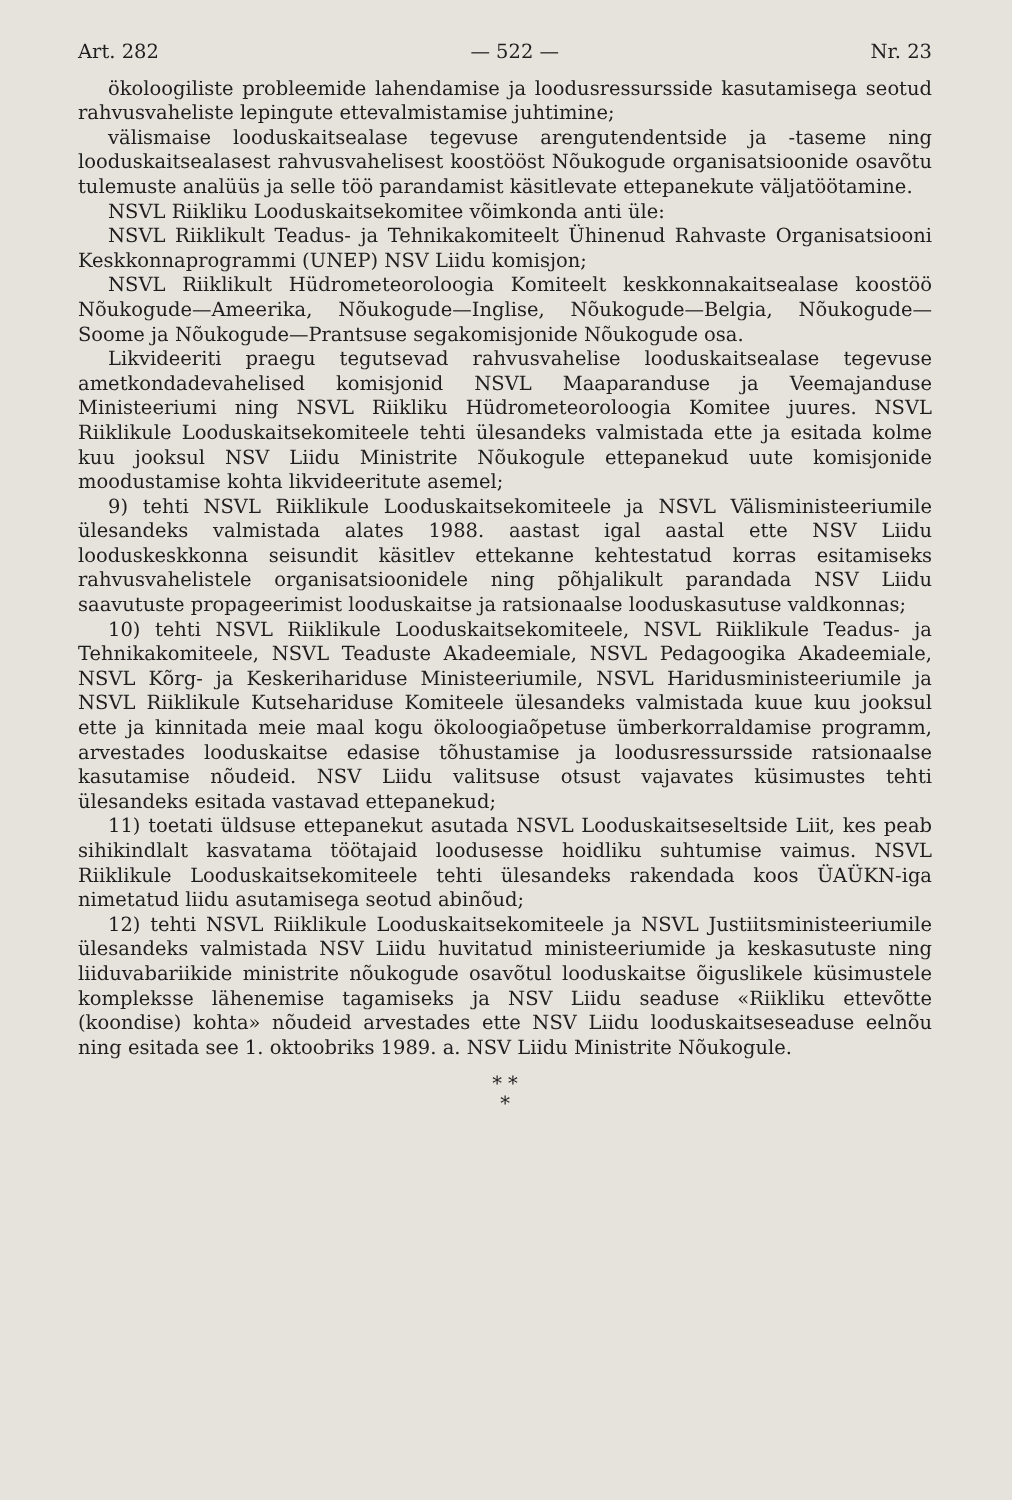Art. 282 — 522 — Nr. 23
ökoloogiliste probleemide lahendamise ja loodusressursside kasutamisega seotud rahvusvaheliste lepingute ettevalmistamise juhtimine;
välismaise looduskaitsealase tegevuse arengutendentside ja -taseme ning looduskaitsealasest rahvusvahelisest koostööst Nõukogude organisatsioonide osavõtu tulemuste analüüs ja selle töö parandamist käsitlevate ettepanekute väljatöötamine.
NSVL Riikliku Looduskaitsekomitee võimkonda anti üle:
NSVL Riiklikult Teadus- ja Tehnikakomiteelt Ühinenud Rahvaste Organisatsiooni Keskkonnaprogrammi (UNEP) NSV Liidu komisjon;
NSVL Riiklikult Hüdrometeoroloogia Komiteelt keskkonnakaitsealase koostöö Nõukogude—Ameerika, Nõukogude—Inglise, Nõukogude—Belgia, Nõukogude—Soome ja Nõukogude—Prantsuse segakomisjonide Nõukogude osa.
Likvideeriti praegu tegutsevad rahvusvahelise looduskaitsealase tegevuse ametkondadevahelised komisjonid NSVL Maaparanduse ja Veemajanduse Ministeeriumi ning NSVL Riikliku Hüdrometeoroloogia Komitee juures. NSVL Riiklikule Looduskaitsekomiteele tehti ülesandeks valmistada ette ja esitada kolme kuu jooksul NSV Liidu Ministrite Nõukogule ettepanekud uute komisjonide moodustamise kohta likvideeritute asemel;
9) tehti NSVL Riiklikule Looduskaitsekomiteele ja NSVL Välisministeeriumile ülesandeks valmistada alates 1988. aastast igal aastal ette NSV Liidu looduskeskkonna seisundit käsitlev ettekanne kehtestatud korras esitamiseks rahvusvahelistele organisatsioonidele ning põhjalikult parandada NSV Liidu saavutuste propageerimist looduskaitse ja ratsionaalse looduskasutuse valdkonnas;
10) tehti NSVL Riiklikule Looduskaitsekomiteele, NSVL Riiklikule Teadus- ja Tehnikakomiteele, NSVL Teaduste Akadeemiale, NSVL Pedagoogika Akadeemiale, NSVL Kõrg- ja Keskerihariduse Ministeeriumile, NSVL Haridusministeeriumile ja NSVL Riiklikule Kutsehariduse Komiteele ülesandeks valmistada kuue kuu jooksul ette ja kinnitada meie maal kogu ökoloogiaõpetuse ümberkorraldamise programm, arvestades looduskaitse edasise tõhustamise ja loodusressursside ratsionaalse kasutamise nõudeid. NSV Liidu valitsuse otsust vajavates küsimustes tehti ülesandeks esitada vastavad ettepanekud;
11) toetati üldsuse ettepanekut asutada NSVL Looduskaitseseltside Liit, kes peab sihikindlalt kasvatama töötajaid loodusesse hoidliku suhtumise vaimus. NSVL Riiklikule Looduskaitsekomiteele tehti ülesandeks rakendada koos ÜAÜKN-iga nimetatud liidu asutamisega seotud abinõud;
12) tehti NSVL Riiklikule Looduskaitsekomiteele ja NSVL Justiitsministeeriumile ülesandeks valmistada NSV Liidu huvitatud ministeeriumide ja keskasutuste ning liiduvabariikide ministrite nõukogude osavõtul looduskaitse õiguslikele küsimustele kompleksse lähenemise tagamiseks ja NSV Liidu seaduse «Riikliku ettevõtte (koondise) kohta» nõudeid arvestades ette NSV Liidu looduskaitseseaduse eelnõu ning esitada see 1. oktoobriks 1989. a. NSV Liidu Ministrite Nõukogule.
* *
*